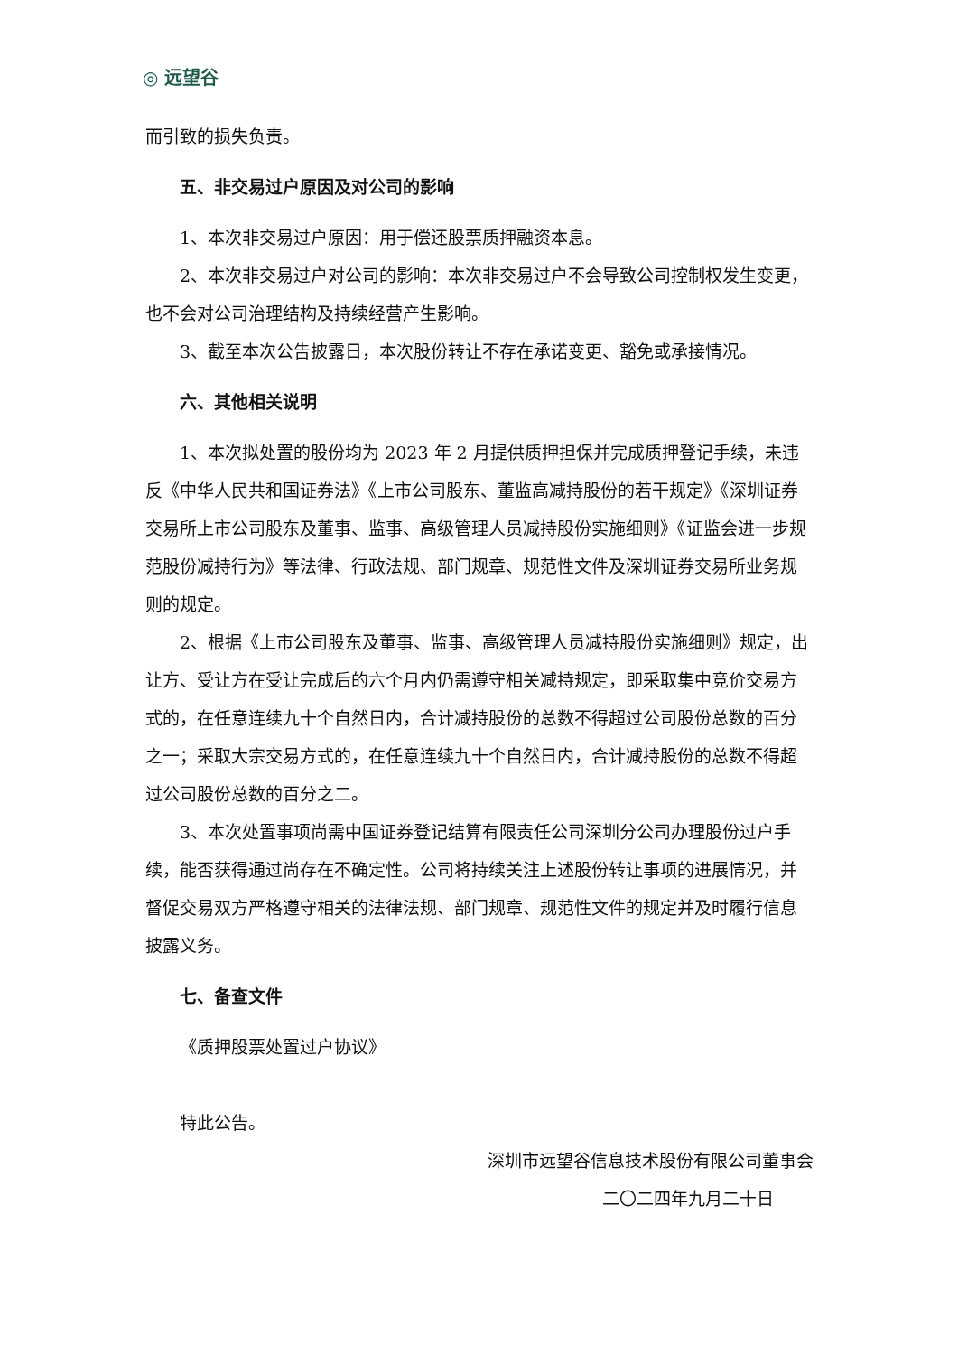◎ 远望谷
而引致的损失负责。
五、非交易过户原因及对公司的影响
1、本次非交易过户原因：用于偿还股票质押融资本息。
2、本次非交易过户对公司的影响：本次非交易过户不会导致公司控制权发生变更，也不会对公司治理结构及持续经营产生影响。
3、截至本次公告披露日，本次股份转让不存在承诺变更、豁免或承接情况。
六、其他相关说明
1、本次拟处置的股份均为 2023 年 2 月提供质押担保并完成质押登记手续，未违反《中华人民共和国证券法》《上市公司股东、董监高减持股份的若干规定》《深圳证券交易所上市公司股东及董事、监事、高级管理人员减持股份实施细则》《证监会进一步规范股份减持行为》等法律、行政法规、部门规章、规范性文件及深圳证券交易所业务规则的规定。
2、根据《上市公司股东及董事、监事、高级管理人员减持股份实施细则》规定，出让方、受让方在受让完成后的六个月内仍需遵守相关减持规定，即采取集中竞价交易方式的，在任意连续九十个自然日内，合计减持股份的总数不得超过公司股份总数的百分之一；采取大宗交易方式的，在任意连续九十个自然日内，合计减持股份的总数不得超过公司股份总数的百分之二。
3、本次处置事项尚需中国证券登记结算有限责任公司深圳分公司办理股份过户手续，能否获得通过尚存在不确定性。公司将持续关注上述股份转让事项的进展情况，并督促交易双方严格遵守相关的法律法规、部门规章、规范性文件的规定并及时履行信息披露义务。
七、备查文件
《质押股票处置过户协议》
特此公告。
深圳市远望谷信息技术股份有限公司董事会
二〇二四年九月二十日